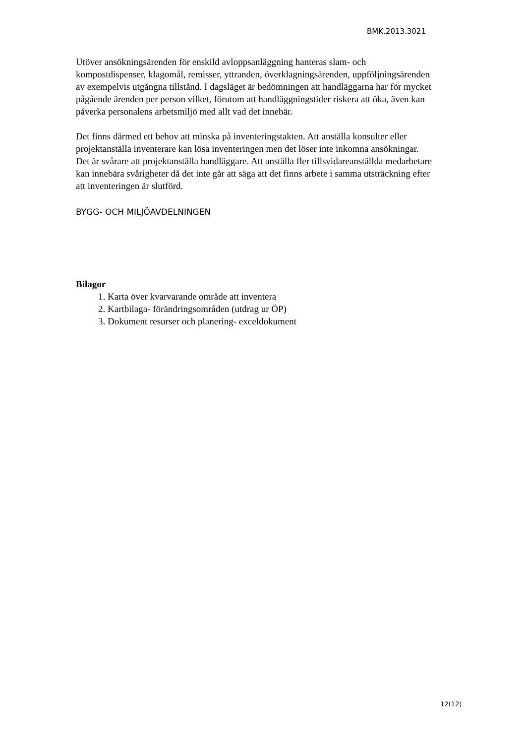BMK.2013.3021
Utöver ansökningsärenden för enskild avloppsanläggning hanteras slam- och kompostdispenser, klagomål, remisser, yttranden, överklagningsärenden, uppföljningsärenden av exempelvis utgångna tillstånd. I dagsläget är bedömningen att handläggarna har för mycket pågående ärenden per person vilket, förutom att handläggningstider riskera att öka, även kan påverka personalens arbetsmiljö med allt vad det innebär.
Det finns därmed ett behov att minska på inventeringstakten. Att anställa konsulter eller projektanställa inventerare kan lösa inventeringen men det löser inte inkomna ansökningar. Det är svårare att projektanställa handläggare. Att anställa fler tillsvidareanställda medarbetare kan innebära svårigheter då det inte går att säga att det finns arbete i samma utsträckning efter att inventeringen är slutförd.
BYGG- OCH MILJÖAVDELNINGEN
Bilagor
1. Karta över kvarvarande område att inventera
2. Kartbilaga- förändringsområden (utdrag ur ÖP)
3. Dokument resurser och planering- exceldokument
12(12)